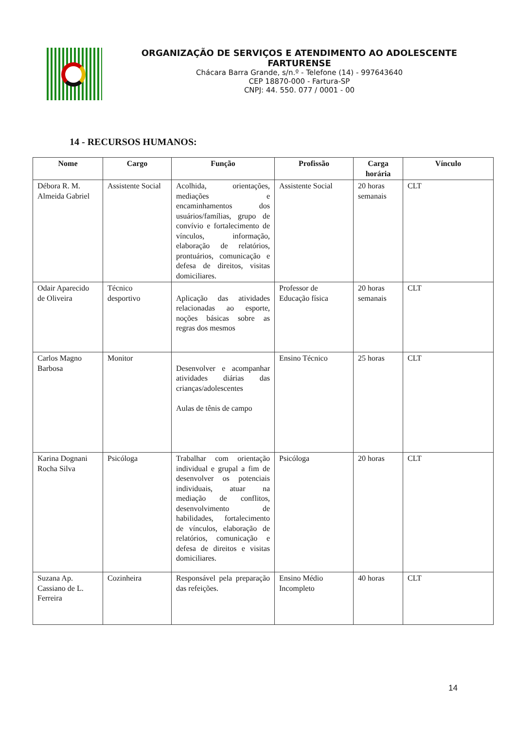ORGANIZAÇÃO DE SERVIÇOS E ATENDIMENTO AO ADOLESCENTE
FARTURENSE
Chácara Barra Grande, s/n.º - Telefone (14) - 997643640
CEP 18870-000 - Fartura-SP
CNPJ: 44. 550. 077 / 0001 - 00
14 - RECURSOS HUMANOS:
| Nome | Cargo | Função | Profissão | Carga horária | Vínculo |
| --- | --- | --- | --- | --- | --- |
| Débora R. M. Almeida Gabriel | Assistente Social | Acolhida, orientações, mediações e encaminhamentos dos usuários/famílias, grupo de convívio e fortalecimento de vínculos, informação, elaboração de relatórios, prontuários, comunicação e defesa de direitos, visitas domiciliares. | Assistente Social | 20 horas semanais | CLT |
| Odair Aparecido de Oliveira | Técnico desportivo | Aplicação das atividades relacionadas ao esporte, noções básicas sobre as regras dos mesmos | Professor de Educação física | 20 horas semanais | CLT |
| Carlos Magno Barbosa | Monitor | Desenvolver e acompanhar atividades diárias das crianças/adolescentes Aulas de tênis de campo | Ensino Técnico | 25 horas | CLT |
| Karina Dognani Rocha Silva | Psicóloga | Trabalhar com orientação individual e grupal a fim de desenvolver os potenciais individuais, atuar na mediação de conflitos, desenvolvimento de habilidades, fortalecimento de vínculos, elaboração de relatórios, comunicação e defesa de direitos e visitas domiciliares. | Psicóloga | 20 horas | CLT |
| Suzana Ap. Cassiano de L. Ferreira | Cozinheira | Responsável pela preparação das refeições. | Ensino Médio Incompleto | 40 horas | CLT |
14